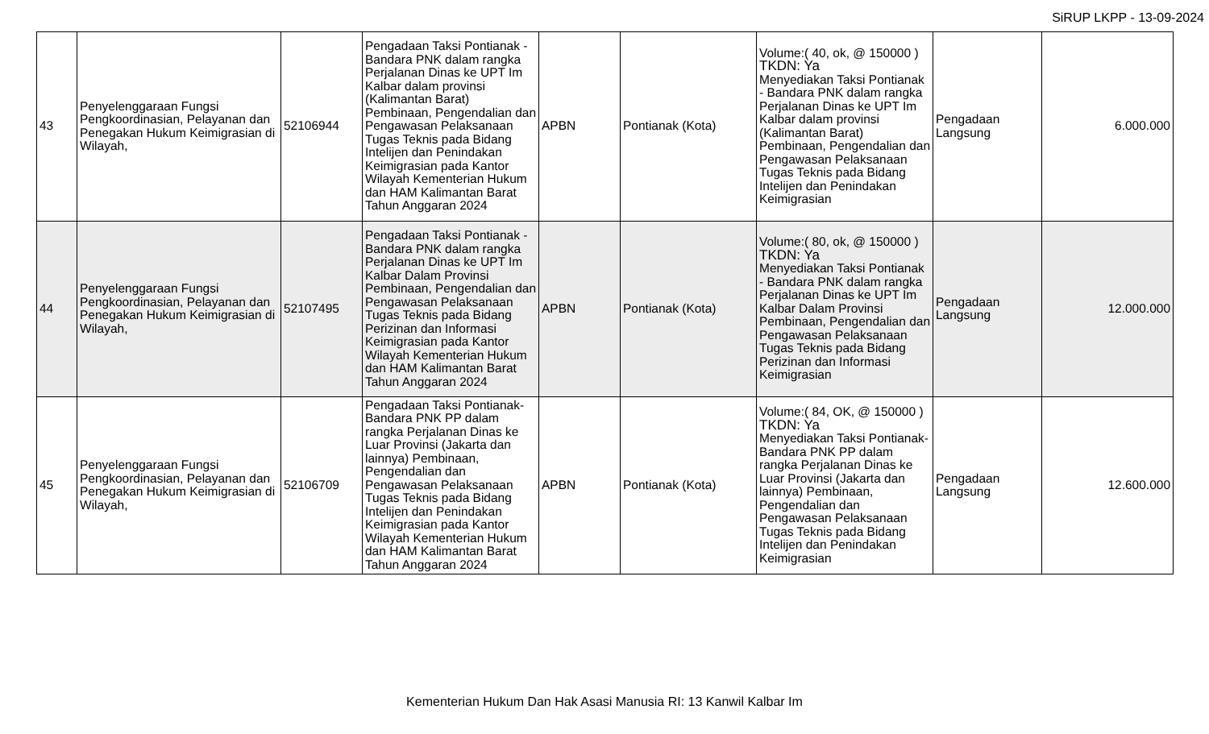SiRUP LKPP - 13-09-2024
| 43 | Penyelenggaraan Fungsi Pengkoordinasian, Pelayanan dan Penegakan Hukum Keimigrasian di Wilayah, | 52106944 | Pengadaan Taksi Pontianak - Bandara PNK dalam rangka Perjalanan Dinas ke UPT Im Kalbar dalam provinsi (Kalimantan Barat) Pembinaan, Pengendalian dan Pengawasan Pelaksanaan Tugas Teknis pada Bidang Intelijen dan Penindakan Keimigrasian pada Kantor Wilayah Kementerian Hukum dan HAM Kalimantan Barat Tahun Anggaran 2024 | APBN | Pontianak (Kota) | Volume:( 40, ok, @ 150000 ) TKDN: Ya Menyediakan Taksi Pontianak - Bandara PNK dalam rangka Perjalanan Dinas ke UPT Im Kalbar dalam provinsi (Kalimantan Barat) Pembinaan, Pengendalian dan Pengawasan Pelaksanaan Tugas Teknis pada Bidang Intelijen dan Penindakan Keimigrasian | Pengadaan Langsung | 6.000.000 |
| 44 | Penyelenggaraan Fungsi Pengkoordinasian, Pelayanan dan Penegakan Hukum Keimigrasian di Wilayah, | 52107495 | Pengadaan Taksi Pontianak - Bandara PNK dalam rangka Perjalanan Dinas ke UPT Im Kalbar Dalam Provinsi Pembinaan, Pengendalian dan Pengawasan Pelaksanaan Tugas Teknis pada Bidang Perizinan dan Informasi Keimigrasian pada Kantor Wilayah Kementerian Hukum dan HAM Kalimantan Barat Tahun Anggaran 2024 | APBN | Pontianak (Kota) | Volume:( 80, ok, @ 150000 ) TKDN: Ya Menyediakan Taksi Pontianak - Bandara PNK dalam rangka Perjalanan Dinas ke UPT Im Kalbar Dalam Provinsi Pembinaan, Pengendalian dan Pengawasan Pelaksanaan Tugas Teknis pada Bidang Perizinan dan Informasi Keimigrasian | Pengadaan Langsung | 12.000.000 |
| 45 | Penyelenggaraan Fungsi Pengkoordinasian, Pelayanan dan Penegakan Hukum Keimigrasian di Wilayah, | 52106709 | Pengadaan Taksi Pontianak-Bandara PNK PP dalam rangka Perjalanan Dinas ke Luar Provinsi (Jakarta dan lainnya) Pembinaan, Pengendalian dan Pengawasan Pelaksanaan Tugas Teknis pada Bidang Intelijen dan Penindakan Keimigrasian pada Kantor Wilayah Kementerian Hukum dan HAM Kalimantan Barat Tahun Anggaran 2024 | APBN | Pontianak (Kota) | Volume:( 84, OK, @ 150000 ) TKDN: Ya Menyediakan Taksi Pontianak-Bandara PNK PP dalam rangka Perjalanan Dinas ke Luar Provinsi (Jakarta dan lainnya) Pembinaan, Pengendalian dan Pengawasan Pelaksanaan Tugas Teknis pada Bidang Intelijen dan Penindakan Keimigrasian | Pengadaan Langsung | 12.600.000 |
Kementerian Hukum Dan Hak Asasi Manusia RI: 13 Kanwil Kalbar Im